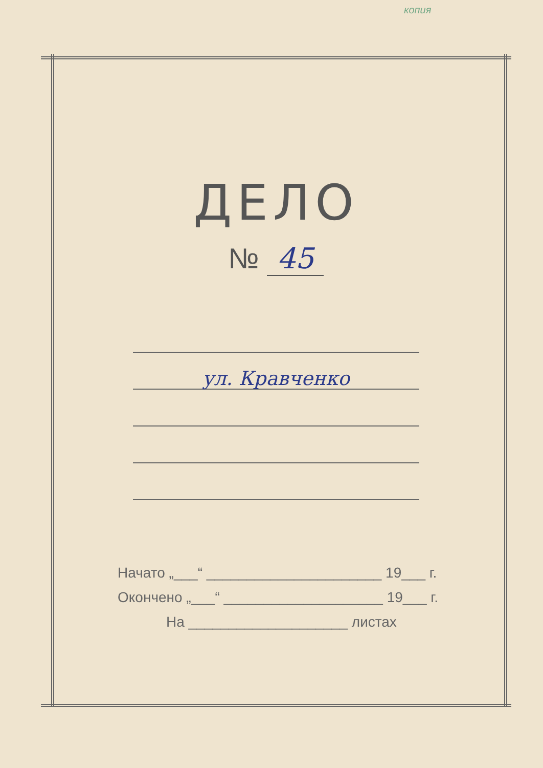копия
ДЕЛО
№ 45
ул. Кравченко
Начато „___“ ______________________ 19___ г.
Окончено „___“ ____________________ 19___ г.
На ____________________ листах